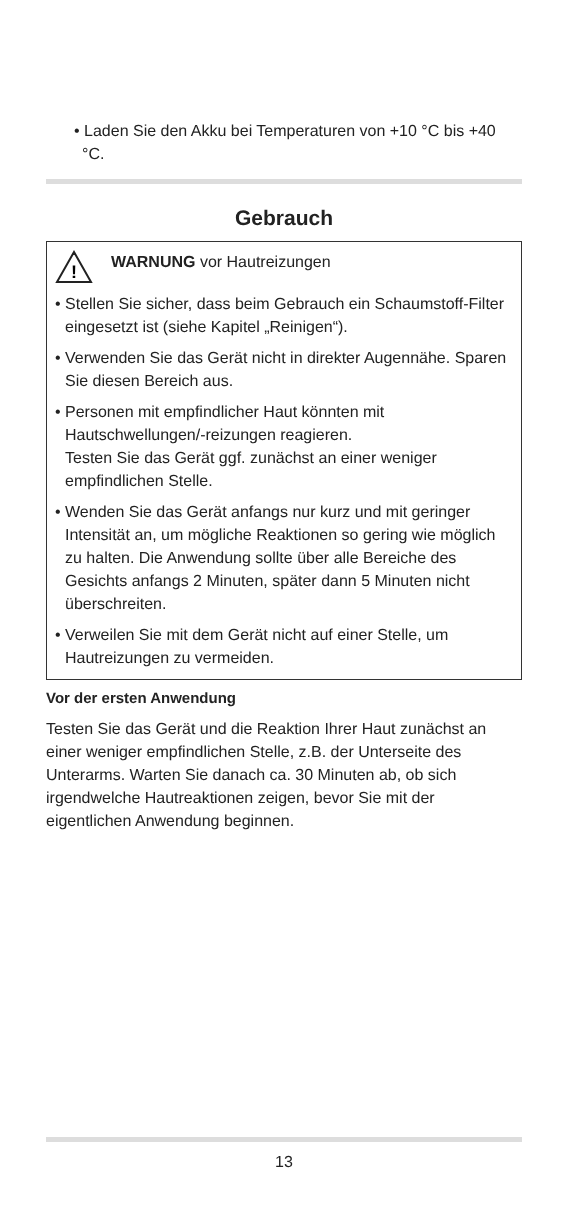• Laden Sie den Akku bei Temperaturen von +10 °C bis +40 °C.
Gebrauch
!
WARNUNG vor Hautreizungen
• Stellen Sie sicher, dass beim Gebrauch ein Schaum­stoff-Filter eingesetzt ist (siehe Kapitel „Reinigen“).
• Verwenden Sie das Gerät nicht in direkter Augennähe. Sparen Sie diesen Bereich aus.
• Personen mit empfindlicher Haut könnten mit Hautschwellungen/-reizungen reagieren.
Testen Sie das Gerät ggf. zunächst an einer weniger empfindlichen Stelle.
• Wenden Sie das Gerät anfangs nur kurz und mit gerin­ger Intensität an, um mögliche Reaktionen so gering wie möglich zu halten. Die Anwendung sollte über alle Bereiche des Gesichts anfangs 2 Minuten, später dann 5 Minuten nicht überschreiten.
• Verweilen Sie mit dem Gerät nicht auf einer Stelle, um Hautreizungen zu vermeiden.
Vor der ersten Anwendung
Testen Sie das Gerät und die Reaktion Ihrer Haut zunächst an einer weniger empfindlichen Stelle, z.B. der Unterseite des Unterarms. Warten Sie danach ca. 30 Minuten ab, ob sich irgendwelche Hautreaktionen zeigen, bevor Sie mit der eigentlichen Anwendung beginnen.
13